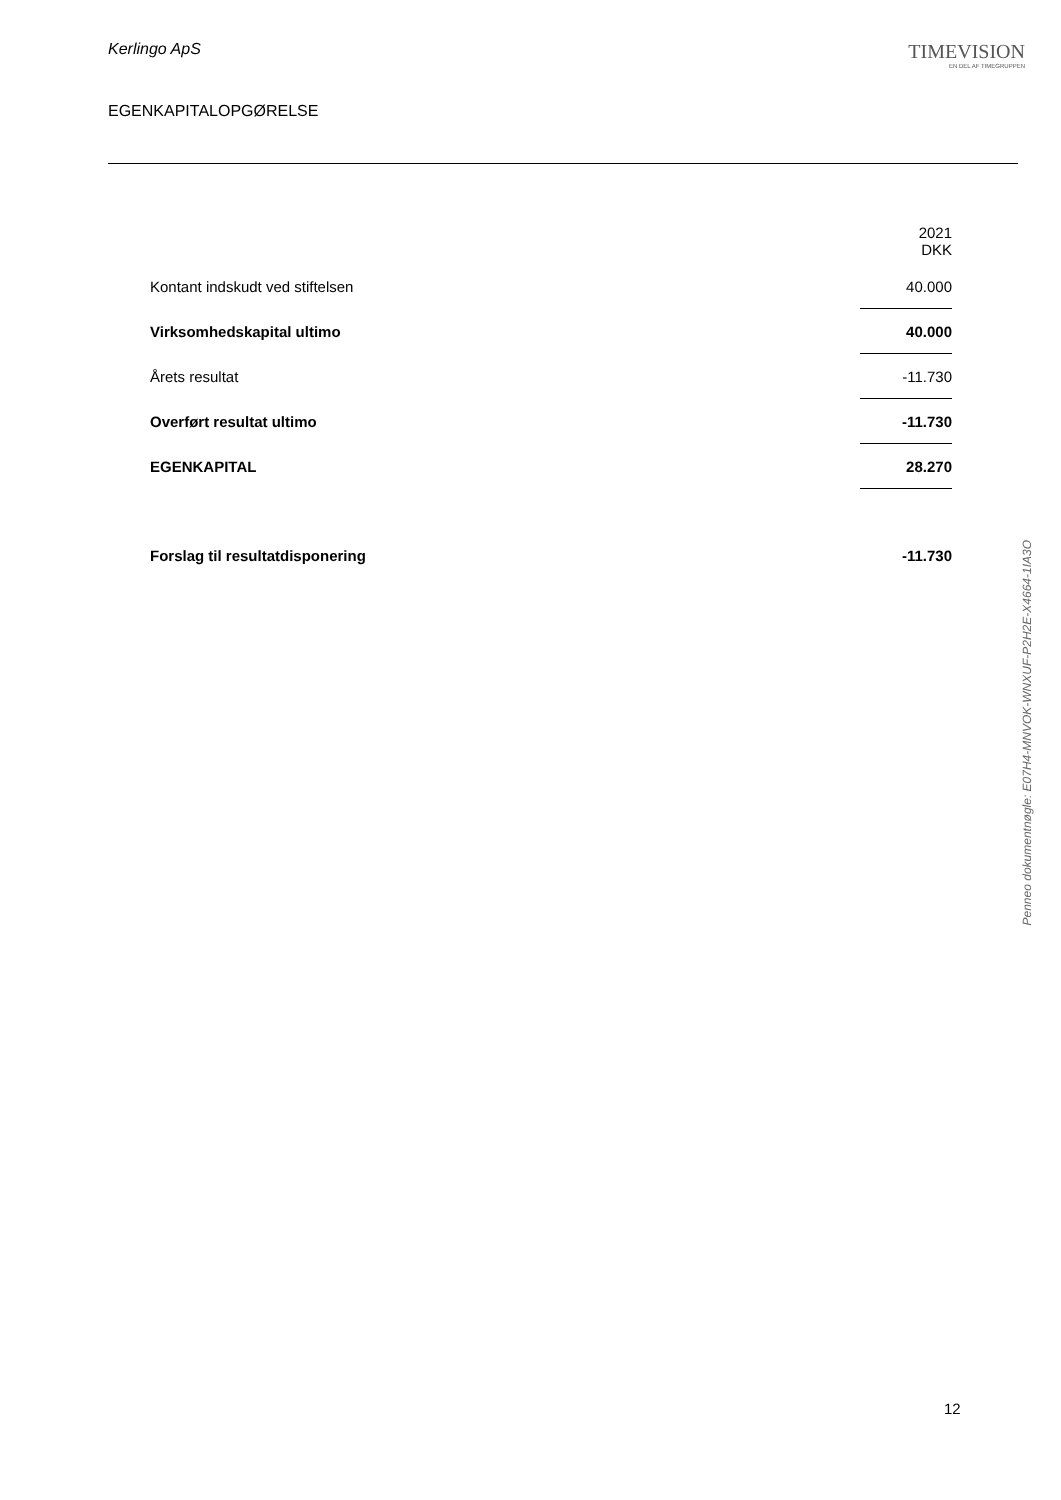Kerlingo ApS
EGENKAPITALOPGØRELSE
TIMEVISION
EN DEL AF TIMEGRUPPEN
| | 2021 DKK |
| Kontant indskudt ved stiftelsen | 40.000 |
| Virksomhedskapital ultimo | 40.000 |
| Årets resultat | -11.730 |
| Overført resultat ultimo | -11.730 |
| EGENKAPITAL | 28.270 |
| Forslag til resultatdisponering | -11.730 |
Penneo dokumentnøgle: E07H4-MNVOK-WNXUF-P2H2E-X4664-1IA3O
12